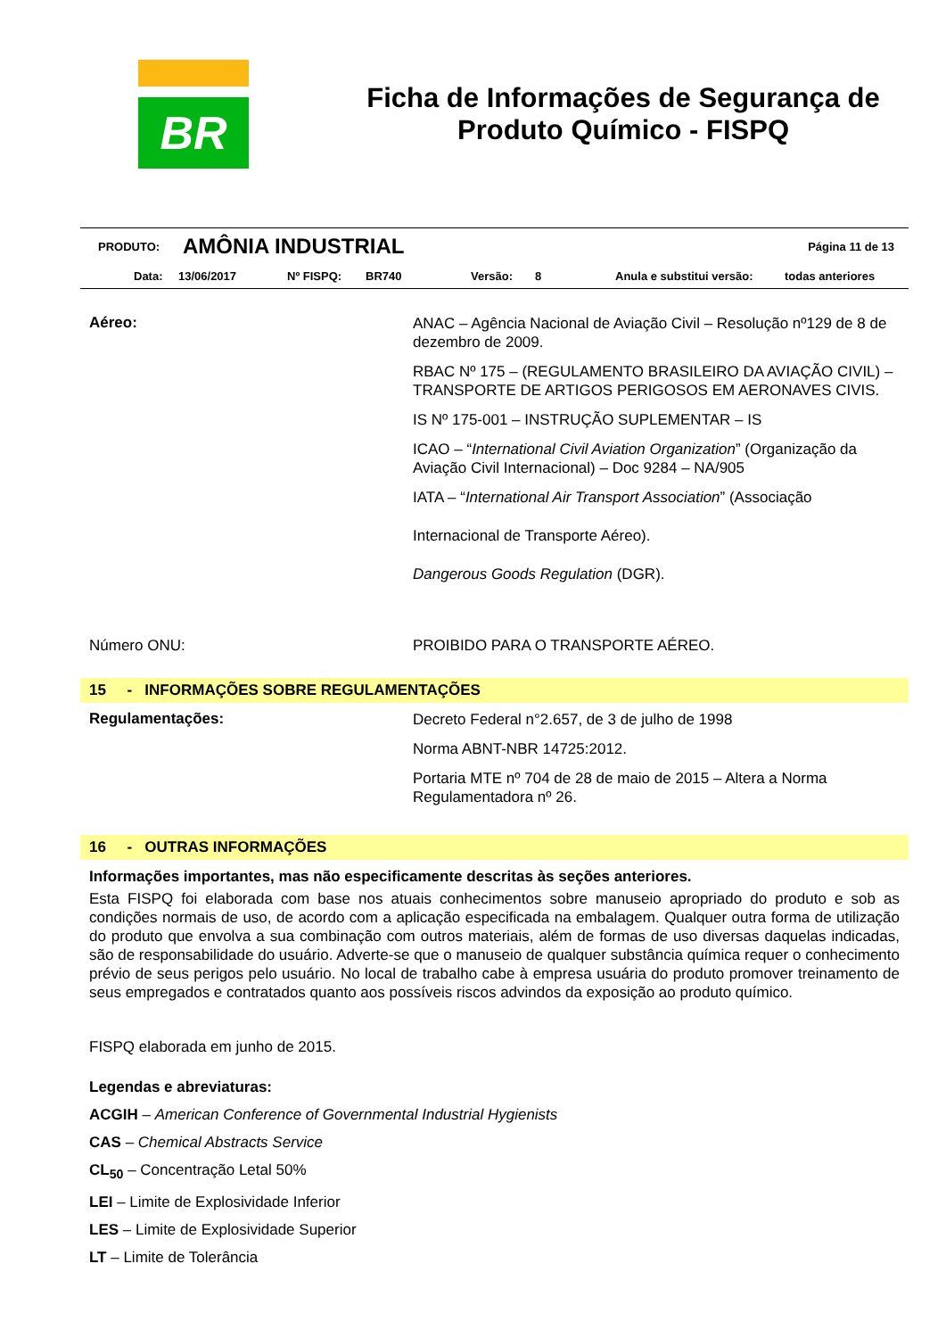BR
Ficha de Informações de Segurança de Produto Químico - FISPQ
PRODUTO: AMÔNIA INDUSTRIAL Página 11 de 13
Data: 13/06/2017 Nº FISPQ: BR740 Versão: 8 Anula e substitui versão: todas anteriores
Aéreo:
ANAC – Agência Nacional de Aviação Civil – Resolução nº129 de 8 de dezembro de 2009.
RBAC Nº 175 – (REGULAMENTO BRASILEIRO DA AVIAÇÃO CIVIL) – TRANSPORTE DE ARTIGOS PERIGOSOS EM AERONAVES CIVIS.
IS Nº 175-001 – INSTRUÇÃO SUPLEMENTAR – IS
ICAO – “International Civil Aviation Organization” (Organização da Aviação Civil Internacional) – Doc 9284 – NA/905
IATA – “International Air Transport Association” (Associação
Internacional de Transporte Aéreo).
Dangerous Goods Regulation (DGR).
Número ONU: PROIBIDO PARA O TRANSPORTE AÉREO.
15 - INFORMAÇÕES SOBRE REGULAMENTAÇÕES
Regulamentações:
Decreto Federal n°2.657, de 3 de julho de 1998
Norma ABNT-NBR 14725:2012.
Portaria MTE nº 704 de 28 de maio de 2015 – Altera a Norma Regulamentadora nº 26.
16 - OUTRAS INFORMAÇÕES
Informações importantes, mas não especificamente descritas às seções anteriores.
Esta FISPQ foi elaborada com base nos atuais conhecimentos sobre manuseio apropriado do produto e sob as condições normais de uso, de acordo com a aplicação especificada na embalagem. Qualquer outra forma de utilização do produto que envolva a sua combinação com outros materiais, além de formas de uso diversas daquelas indicadas, são de responsabilidade do usuário. Adverte-se que o manuseio de qualquer substância química requer o conhecimento prévio de seus perigos pelo usuário. No local de trabalho cabe à empresa usuária do produto promover treinamento de seus empregados e contratados quanto aos possíveis riscos advindos da exposição ao produto químico.
FISPQ elaborada em junho de 2015.
Legendas e abreviaturas:
ACGIH – American Conference of Governmental Industrial Hygienists
CAS – Chemical Abstracts Service
CL<sub>50</sub> – Concentração Letal 50%
LEI – Limite de Explosividade Inferior
LES – Limite de Explosividade Superior
LT – Limite de Tolerância